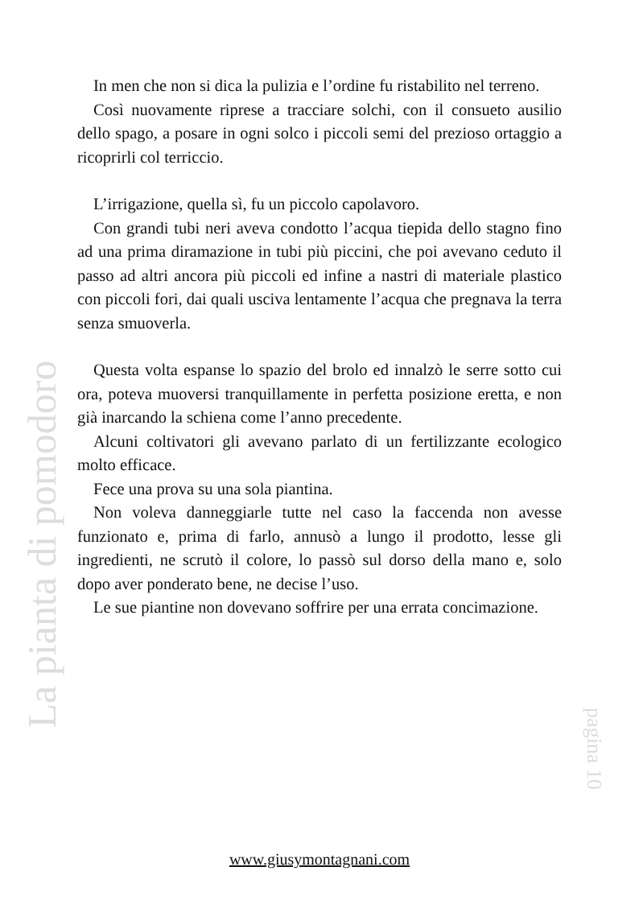In men che non si dica la pulizia e l’ordine fu ristabilito nel terreno.
Così nuovamente riprese a tracciare solchi, con il consueto ausilio dello spago, a posare in ogni solco i piccoli semi del prezioso ortaggio a ricoprirli col terriccio.
L’irrigazione, quella sì, fu un piccolo capolavoro.
Con grandi tubi neri aveva condotto l’acqua tiepida dello stagno fino ad una prima diramazione in tubi più piccini, che poi avevano ceduto il passo ad altri ancora più piccoli ed infine a nastri di materiale plastico con piccoli fori, dai quali usciva lentamente l’acqua che pregnava la terra senza smuoverla.
Questa volta espanse lo spazio del brolo ed innalzò le serre sotto cui ora, poteva muoversi tranquillamente in perfetta posizione eretta, e non già inarcando la schiena come l’anno precedente.
Alcuni coltivatori gli avevano parlato di un fertilizzante ecologico molto efficace.
Fece una prova su una sola piantina.
Non voleva danneggiarle tutte nel caso la faccenda non avesse funzionato e, prima di farlo, annusò a lungo il prodotto, lesse gli ingredienti, ne scrutò il colore, lo passò sul dorso della mano e, solo dopo aver ponderato bene, ne decise l’uso.
Le sue piantine non dovevano soffrire per una errata concimazione.
La pianta di pomodoro
pagina 10
www.giusymontagnani.com